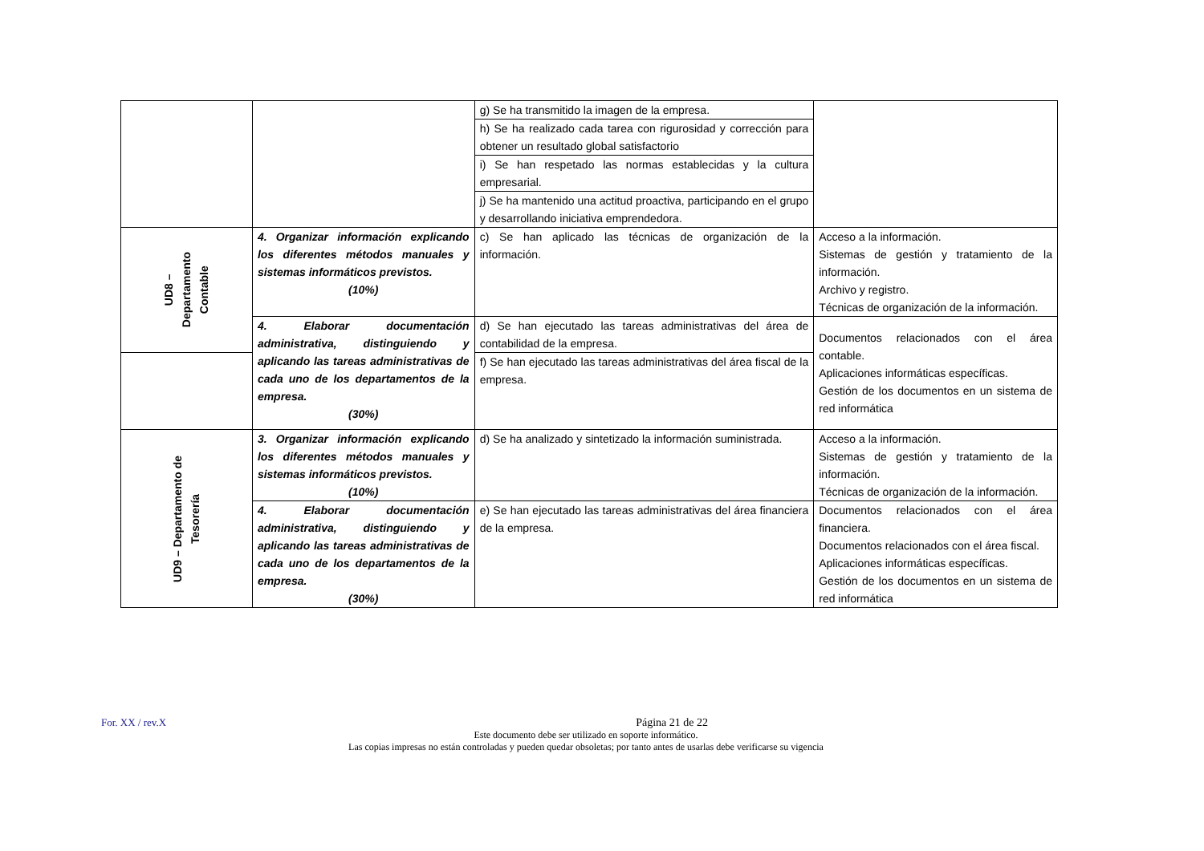| | | g) Se ha transmitido la imagen de la empresa. | |
| | | h) Se ha realizado cada tarea con rigurosidad y corrección para obtener un resultado global satisfactorio | |
| | | i) Se han respetado las normas establecidas y la cultura empresarial. | |
| | | j) Se ha mantenido una actitud proactiva, participando en el grupo y desarrollando iniciativa emprendedora. | |
| UD8 – Departamento Contable | 4. Organizar información explicando los diferentes métodos manuales y sistemas informáticos previstos. (10%) | c) Se han aplicado las técnicas de organización de la información. | Acceso a la información. Sistemas de gestión y tratamiento de la información. Archivo y registro. Técnicas de organización de la información. |
| | 4. Elaborar documentación administrativa, distinguiendo y aplicando las tareas administrativas de cada uno de los departamentos de la empresa. (30%) | d) Se han ejecutado las tareas administrativas del área de contabilidad de la empresa. | Documentos relacionados con el área contable. Aplicaciones informáticas específicas. Gestión de los documentos en un sistema de red informática |
| | | f) Se han ejecutado las tareas administrativas del área fiscal de la empresa. | |
| UD9 – Departamento de Tesorería | 3. Organizar información explicando los diferentes métodos manuales y sistemas informáticos previstos. (10%) | d) Se ha analizado y sintetizado la información suministrada. | Acceso a la información. Sistemas de gestión y tratamiento de la información. Técnicas de organización de la información. |
| | 4. Elaborar documentación administrativa, distinguiendo y aplicando las tareas administrativas de cada uno de los departamentos de la empresa. (30%) | e) Se han ejecutado las tareas administrativas del área financiera de la empresa. | Documentos relacionados con el área financiera. Documentos relacionados con el área fiscal. Aplicaciones informáticas específicas. Gestión de los documentos en un sistema de red informática |
For. XX / rev.X Página 21 de 22
Este documento debe ser utilizado en soporte informático.
Las copias impresas no están controladas y pueden quedar obsoletas; por tanto antes de usarlas debe verificarse su vigencia